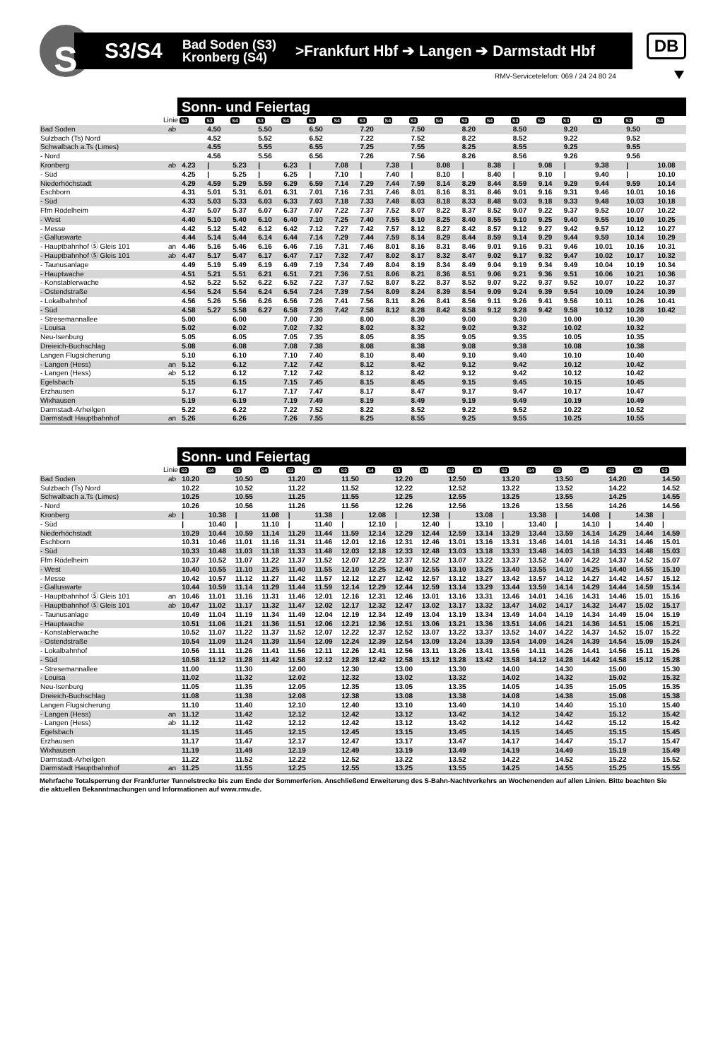S
S3/S4
Bad Soden (S3)
Kronberg (S4)
>Frankfurt Hbf ➔ Langen ➔ Darmstadt Hbf
DB
RMV-Servicetelefon: 069 / 24 24 80 24
Sonn- und Feiertag
| | Linie | S4 | S3 | S4 | S3 | S4 | S3 | S4 | S3 | S4 | S3 | S4 | S3 | S4 | S3 | S4 | S3 | S4 | S3 | S4 |
| --- | --- | --- | --- | --- | --- | --- | --- | --- | --- | --- | --- | --- | --- | --- | --- | --- | --- | --- | --- | --- |
| Bad Soden | ab | | 4.50 | | 5.50 | | 6.50 | | 7.20 | | 7.50 | | 8.20 | | 8.50 | | 9.20 | | 9.50 | |
| Sulzbach (Ts) Nord | | | 4.52 | | 5.52 | | 6.52 | | 7.22 | | 7.52 | | 8.22 | | 8.52 | | 9.22 | | 9.52 | |
| Schwalbach a.Ts (Limes) | | | 4.55 | | 5.55 | | 6.55 | | 7.25 | | 7.55 | | 8.25 | | 8.55 | | 9.25 | | 9.55 | |
| - Nord | | | 4.56 | | 5.56 | | 6.56 | | 7.26 | | 7.56 | | 8.26 | | 8.56 | | 9.26 | | 9.56 | |
| Kronberg | ab | 4.23 | / | 5.23 | / | 6.23 | / | 7.08 | / | 7.38 | / | 8.08 | / | 8.38 | / | 9.08 | / | 9.38 | / | 10.08 |
| - Süd | | 4.25 | / | 5.25 | / | 6.25 | / | 7.10 | / | 7.40 | / | 8.10 | / | 8.40 | / | 9.10 | / | 9.40 | / | 10.10 |
| Niederhöchstadt | | 4.29 | 4.59 | 5.29 | 5.59 | 6.29 | 6.59 | 7.14 | 7.29 | 7.44 | 7.59 | 8.14 | 8.29 | 8.44 | 8.59 | 9.14 | 9.29 | 9.44 | 9.59 | 10.14 |
| Eschborn | | 4.31 | 5.01 | 5.31 | 6.01 | 6.31 | 7.01 | 7.16 | 7.31 | 7.46 | 8.01 | 8.16 | 8.31 | 8.46 | 9.01 | 9.16 | 9.31 | 9.46 | 10.01 | 10.16 |
| - Süd | | 4.33 | 5.03 | 5.33 | 6.03 | 6.33 | 7.03 | 7.18 | 7.33 | 7.48 | 8.03 | 8.18 | 8.33 | 8.48 | 9.03 | 9.18 | 9.33 | 9.48 | 10.03 | 10.18 |
| Ffm Rödelheim | | 4.37 | 5.07 | 5.37 | 6.07 | 6.37 | 7.07 | 7.22 | 7.37 | 7.52 | 8.07 | 8.22 | 8.37 | 8.52 | 9.07 | 9.22 | 9.37 | 9.52 | 10.07 | 10.22 |
| - West | | 4.40 | 5.10 | 5.40 | 6.10 | 6.40 | 7.10 | 7.25 | 7.40 | 7.55 | 8.10 | 8.25 | 8.40 | 8.55 | 9.10 | 9.25 | 9.40 | 9.55 | 10.10 | 10.25 |
| - Messe | | 4.42 | 5.12 | 5.42 | 6.12 | 6.42 | 7.12 | 7.27 | 7.42 | 7.57 | 8.12 | 8.27 | 8.42 | 8.57 | 9.12 | 9.27 | 9.42 | 9.57 | 10.12 | 10.27 |
| - Galluswarte | | 4.44 | 5.14 | 5.44 | 6.14 | 6.44 | 7.14 | 7.29 | 7.44 | 7.59 | 8.14 | 8.29 | 8.44 | 8.59 | 9.14 | 9.29 | 9.44 | 9.59 | 10.14 | 10.29 |
| - Hauptbahnhof Ⓢ Gleis 101 | an | 4.46 | 5.16 | 5.46 | 6.16 | 6.46 | 7.16 | 7.31 | 7.46 | 8.01 | 8.16 | 8.31 | 8.46 | 9.01 | 9.16 | 9.31 | 9.46 | 10.01 | 10.16 | 10.31 |
| - Hauptbahnhof Ⓢ Gleis 101 | ab | 4.47 | 5.17 | 5.47 | 6.17 | 6.47 | 7.17 | 7.32 | 7.47 | 8.02 | 8.17 | 8.32 | 8.47 | 9.02 | 9.17 | 9.32 | 9.47 | 10.02 | 10.17 | 10.32 |
| - Taunusanlage | | 4.49 | 5.19 | 5.49 | 6.19 | 6.49 | 7.19 | 7.34 | 7.49 | 8.04 | 8.19 | 8.34 | 8.49 | 9.04 | 9.19 | 9.34 | 9.49 | 10.04 | 10.19 | 10.34 |
| - Hauptwache | | 4.51 | 5.21 | 5.51 | 6.21 | 6.51 | 7.21 | 7.36 | 7.51 | 8.06 | 8.21 | 8.36 | 8.51 | 9.06 | 9.21 | 9.36 | 9.51 | 10.06 | 10.21 | 10.36 |
| - Konstablerwache | | 4.52 | 5.22 | 5.52 | 6.22 | 6.52 | 7.22 | 7.37 | 7.52 | 8.07 | 8.22 | 8.37 | 8.52 | 9.07 | 9.22 | 9.37 | 9.52 | 10.07 | 10.22 | 10.37 |
| - Ostendstraße | | 4.54 | 5.24 | 5.54 | 6.24 | 6.54 | 7.24 | 7.39 | 7.54 | 8.09 | 8.24 | 8.39 | 8.54 | 9.09 | 9.24 | 9.39 | 9.54 | 10.09 | 10.24 | 10.39 |
| - Lokalbahnhof | | 4.56 | 5.26 | 5.56 | 6.26 | 6.56 | 7.26 | 7.41 | 7.56 | 8.11 | 8.26 | 8.41 | 8.56 | 9.11 | 9.26 | 9.41 | 9.56 | 10.11 | 10.26 | 10.41 |
| - Süd | | 4.58 | 5.27 | 5.58 | 6.27 | 6.58 | 7.28 | 7.42 | 7.58 | 8.12 | 8.28 | 8.42 | 8.58 | 9.12 | 9.28 | 9.42 | 9.58 | 10.12 | 10.28 | 10.42 |
| - Stresemannallee | | 5.00 | | 6.00 | | 7.00 | 7.30 | | 8.00 | | 8.30 | | 9.00 | | 9.30 | | 10.00 | | 10.30 | |
| - Louisa | | 5.02 | | 6.02 | | 7.02 | 7.32 | | 8.02 | | 8.32 | | 9.02 | | 9.32 | | 10.02 | | 10.32 | |
| Neu-Isenburg | | 5.05 | | 6.05 | | 7.05 | 7.35 | | 8.05 | | 8.35 | | 9.05 | | 9.35 | | 10.05 | | 10.35 | |
| Dreieich-Buchschlag | | 5.08 | | 6.08 | | 7.08 | 7.38 | | 8.08 | | 8.38 | | 9.08 | | 9.38 | | 10.08 | | 10.38 | |
| Langen Flugsicherung | | 5.10 | | 6.10 | | 7.10 | 7.40 | | 8.10 | | 8.40 | | 9.10 | | 9.40 | | 10.10 | | 10.40 | |
| - Langen (Hess) | an | 5.12 | | 6.12 | | 7.12 | 7.42 | | 8.12 | | 8.42 | | 9.12 | | 9.42 | | 10.12 | | 10.42 | |
| - Langen (Hess) | ab | 5.12 | | 6.12 | | 7.12 | 7.42 | | 8.12 | | 8.42 | | 9.12 | | 9.42 | | 10.12 | | 10.42 | |
| Egelsbach | | 5.15 | | 6.15 | | 7.15 | 7.45 | | 8.15 | | 8.45 | | 9.15 | | 9.45 | | 10.15 | | 10.45 | |
| Erzhausen | | 5.17 | | 6.17 | | 7.17 | 7.47 | | 8.17 | | 8.47 | | 9.17 | | 9.47 | | 10.17 | | 10.47 | |
| Wixhausen | | 5.19 | | 6.19 | | 7.19 | 7.49 | | 8.19 | | 8.49 | | 9.19 | | 9.49 | | 10.19 | | 10.49 | |
| Darmstadt-Arheilgen | | 5.22 | | 6.22 | | 7.22 | 7.52 | | 8.22 | | 8.52 | | 9.22 | | 9.52 | | 10.22 | | 10.52 | |
| Darmstadt Hauptbahnhof | an | 5.26 | | 6.26 | | 7.26 | 7.55 | | 8.25 | | 8.55 | | 9.25 | | 9.55 | | 10.25 | | 10.55 | |
Sonn- und Feiertag
| | Linie | S3 | S4 | S3 | S4 | S3 | S4 | S3 | S4 | S3 | S4 | S3 | S4 | S3 | S4 | S3 | S4 | S3 | S4 | S3 |
| --- | --- | --- | --- | --- | --- | --- | --- | --- | --- | --- | --- | --- | --- | --- | --- | --- | --- | --- | --- | --- |
| Bad Soden | ab | 10.20 | | 10.50 | | 11.20 | | 11.50 | | 12.20 | | 12.50 | | 13.20 | | 13.50 | | 14.20 | | 14.50 |
| Sulzbach (Ts) Nord | | 10.22 | | 10.52 | | 11.22 | | 11.52 | | 12.22 | | 12.52 | | 13.22 | | 13.52 | | 14.22 | | 14.52 |
| Schwalbach a.Ts (Limes) | | 10.25 | | 10.55 | | 11.25 | | 11.55 | | 12.25 | | 12.55 | | 13.25 | | 13.55 | | 14.25 | | 14.55 |
| - Nord | | 10.26 | | 10.56 | | 11.26 | | 11.56 | | 12.26 | | 12.56 | | 13.26 | | 13.56 | | 14.26 | | 14.56 |
| Kronberg | ab | / | 10.38 | / | 11.08 | / | 11.38 | / | 12.08 | / | 12.38 | / | 13.08 | / | 13.38 | / | 14.08 | / | 14.38 | / |
| - Süd | | / | 10.40 | / | 11.10 | / | 11.40 | / | 12.10 | / | 12.40 | / | 13.10 | / | 13.40 | / | 14.10 | / | 14.40 | / |
| Niederhöchstadt | | 10.29 | 10.44 | 10.59 | 11.14 | 11.29 | 11.44 | 11.59 | 12.14 | 12.29 | 12.44 | 12.59 | 13.14 | 13.29 | 13.44 | 13.59 | 14.14 | 14.29 | 14.44 | 14.59 |
| Eschborn | | 10.31 | 10.46 | 11.01 | 11.16 | 11.31 | 11.46 | 12.01 | 12.16 | 12.31 | 12.46 | 13.01 | 13.16 | 13.31 | 13.46 | 14.01 | 14.16 | 14.31 | 14.46 | 15.01 |
| - Süd | | 10.33 | 10.48 | 11.03 | 11.18 | 11.33 | 11.48 | 12.03 | 12.18 | 12.33 | 12.48 | 13.03 | 13.18 | 13.33 | 13.48 | 14.03 | 14.18 | 14.33 | 14.48 | 15.03 |
| Ffm Rödelheim | | 10.37 | 10.52 | 11.07 | 11.22 | 11.37 | 11.52 | 12.07 | 12.22 | 12.37 | 12.52 | 13.07 | 13.22 | 13.37 | 13.52 | 14.07 | 14.22 | 14.37 | 14.52 | 15.07 |
| - West | | 10.40 | 10.55 | 11.10 | 11.25 | 11.40 | 11.55 | 12.10 | 12.25 | 12.40 | 12.55 | 13.10 | 13.25 | 13.40 | 13.55 | 14.10 | 14.25 | 14.40 | 14.55 | 15.10 |
| - Messe | | 10.42 | 10.57 | 11.12 | 11.27 | 11.42 | 11.57 | 12.12 | 12.27 | 12.42 | 12.57 | 13.12 | 13.27 | 13.42 | 13.57 | 14.12 | 14.27 | 14.42 | 14.57 | 15.12 |
| - Galluswarte | | 10.44 | 10.59 | 11.14 | 11.29 | 11.44 | 11.59 | 12.14 | 12.29 | 12.44 | 12.59 | 13.14 | 13.29 | 13.44 | 13.59 | 14.14 | 14.29 | 14.44 | 14.59 | 15.14 |
| - Hauptbahnhof Ⓢ Gleis 101 | an | 10.46 | 11.01 | 11.16 | 11.31 | 11.46 | 12.01 | 12.16 | 12.31 | 12.46 | 13.01 | 13.16 | 13.31 | 13.46 | 14.01 | 14.16 | 14.31 | 14.46 | 15.01 | 15.16 |
| - Hauptbahnhof Ⓢ Gleis 101 | ab | 10.47 | 11.02 | 11.17 | 11.32 | 11.47 | 12.02 | 12.17 | 12.32 | 12.47 | 13.02 | 13.17 | 13.32 | 13.47 | 14.02 | 14.17 | 14.32 | 14.47 | 15.02 | 15.17 |
| - Taunusanlage | | 10.49 | 11.04 | 11.19 | 11.34 | 11.49 | 12.04 | 12.19 | 12.34 | 12.49 | 13.04 | 13.19 | 13.34 | 13.49 | 14.04 | 14.19 | 14.34 | 14.49 | 15.04 | 15.19 |
| - Hauptwache | | 10.51 | 11.06 | 11.21 | 11.36 | 11.51 | 12.06 | 12.21 | 12.36 | 12.51 | 13.06 | 13.21 | 13.36 | 13.51 | 14.06 | 14.21 | 14.36 | 14.51 | 15.06 | 15.21 |
| - Konstablerwache | | 10.52 | 11.07 | 11.22 | 11.37 | 11.52 | 12.07 | 12.22 | 12.37 | 12.52 | 13.07 | 13.22 | 13.37 | 13.52 | 14.07 | 14.22 | 14.37 | 14.52 | 15.07 | 15.22 |
| - Ostendstraße | | 10.54 | 11.09 | 11.24 | 11.39 | 11.54 | 12.09 | 12.24 | 12.39 | 12.54 | 13.09 | 13.24 | 13.39 | 13.54 | 14.09 | 14.24 | 14.39 | 14.54 | 15.09 | 15.24 |
| - Lokalbahnhof | | 10.56 | 11.11 | 11.26 | 11.41 | 11.56 | 12.11 | 12.26 | 12.41 | 12.56 | 13.11 | 13.26 | 13.41 | 13.56 | 14.11 | 14.26 | 14.41 | 14.56 | 15.11 | 15.26 |
| - Süd | | 10.58 | 11.12 | 11.28 | 11.42 | 11.58 | 12.12 | 12.28 | 12.42 | 12.58 | 13.12 | 13.28 | 13.42 | 13.58 | 14.12 | 14.28 | 14.42 | 14.58 | 15.12 | 15.28 |
| - Stresemannallee | | 11.00 | | 11.30 | | 12.00 | | 12.30 | | 13.00 | | 13.30 | | 14.00 | | 14.30 | | 15.00 | | 15.30 |
| - Louisa | | 11.02 | | 11.32 | | 12.02 | | 12.32 | | 13.02 | | 13.32 | | 14.02 | | 14.32 | | 15.02 | | 15.32 |
| Neu-Isenburg | | 11.05 | | 11.35 | | 12.05 | | 12.35 | | 13.05 | | 13.35 | | 14.05 | | 14.35 | | 15.05 | | 15.35 |
| Dreieich-Buchschlag | | 11.08 | | 11.38 | | 12.08 | | 12.38 | | 13.08 | | 13.38 | | 14.08 | | 14.38 | | 15.08 | | 15.38 |
| Langen Flugsicherung | | 11.10 | | 11.40 | | 12.10 | | 12.40 | | 13.10 | | 13.40 | | 14.10 | | 14.40 | | 15.10 | | 15.40 |
| - Langen (Hess) | an | 11.12 | | 11.42 | | 12.12 | | 12.42 | | 13.12 | | 13.42 | | 14.12 | | 14.42 | | 15.12 | | 15.42 |
| - Langen (Hess) | ab | 11.12 | | 11.42 | | 12.12 | | 12.42 | | 13.12 | | 13.42 | | 14.12 | | 14.42 | | 15.12 | | 15.42 |
| Egelsbach | | 11.15 | | 11.45 | | 12.15 | | 12.45 | | 13.15 | | 13.45 | | 14.15 | | 14.45 | | 15.15 | | 15.45 |
| Erzhausen | | 11.17 | | 11.47 | | 12.17 | | 12.47 | | 13.17 | | 13.47 | | 14.17 | | 14.47 | | 15.17 | | 15.47 |
| Wixhausen | | 11.19 | | 11.49 | | 12.19 | | 12.49 | | 13.19 | | 13.49 | | 14.19 | | 14.49 | | 15.19 | | 15.49 |
| Darmstadt-Arheilgen | | 11.22 | | 11.52 | | 12.22 | | 12.52 | | 13.22 | | 13.52 | | 14.22 | | 14.52 | | 15.22 | | 15.52 |
| Darmstadt Hauptbahnhof | an | 11.25 | | 11.55 | | 12.25 | | 12.55 | | 13.25 | | 13.55 | | 14.25 | | 14.55 | | 15.25 | | 15.55 |
Mehrfache Totalsperrung der Frankfurter Tunnelstrecke bis zum Ende der Sommerferien. Anschließend Erweiterung des S-Bahn-Nachtverkehrs an Wochenenden auf allen Linien. Bitte beachten Sie die aktuellen Bekanntmachungen und Informationen auf www.rmv.de.